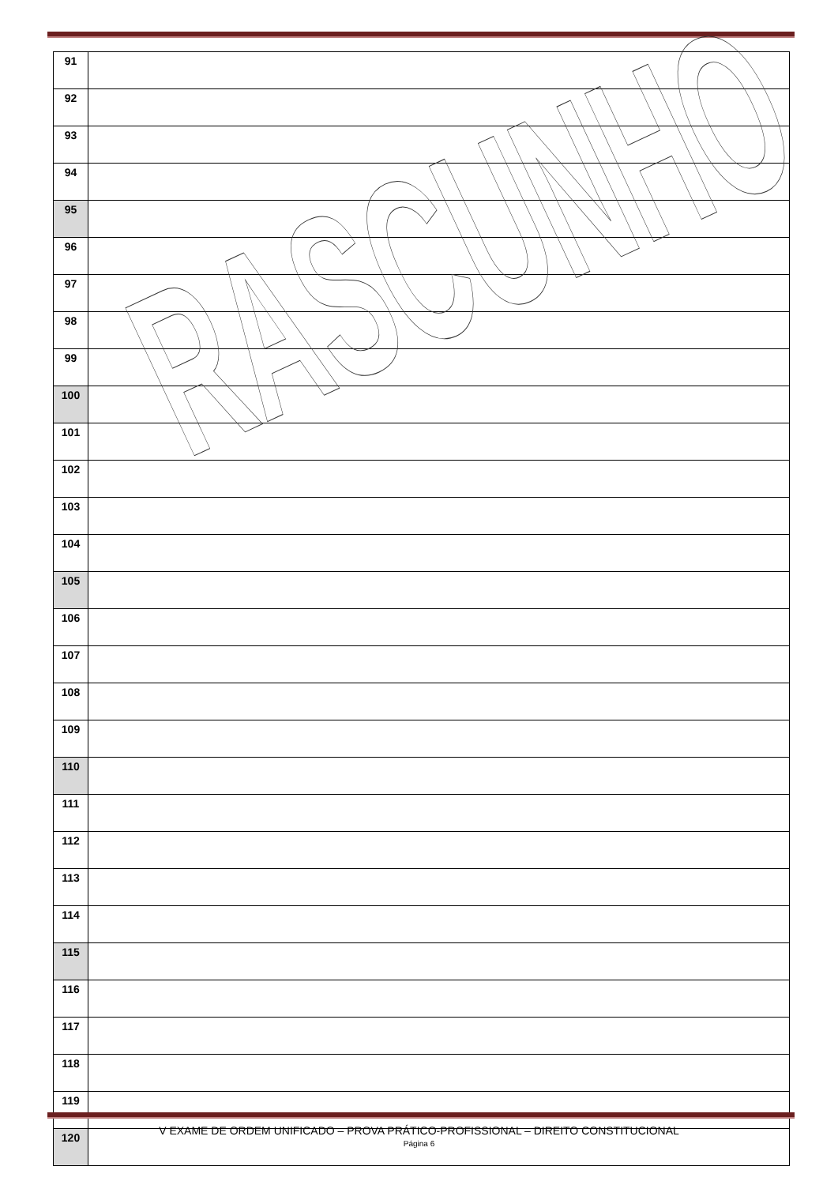| 91 | |
| 92 | |
| 93 | |
| 94 | |
| 95 | |
| 96 | |
| 97 | |
| 98 | |
| 99 | |
| 100 | |
| 101 | |
| 102 | |
| 103 | |
| 104 | |
| 105 | |
| 106 | |
| 107 | |
| 108 | |
| 109 | |
| 110 | |
| 111 | |
| 112 | |
| 113 | |
| 114 | |
| 115 | |
| 116 | |
| 117 | |
| 118 | |
| 119 | |
| 120 | |
RASCUNHO
V EXAME DE ORDEM UNIFICADO – PROVA PRÁTICO-PROFISSIONAL – DIREITO CONSTITUCIONAL
Página 6